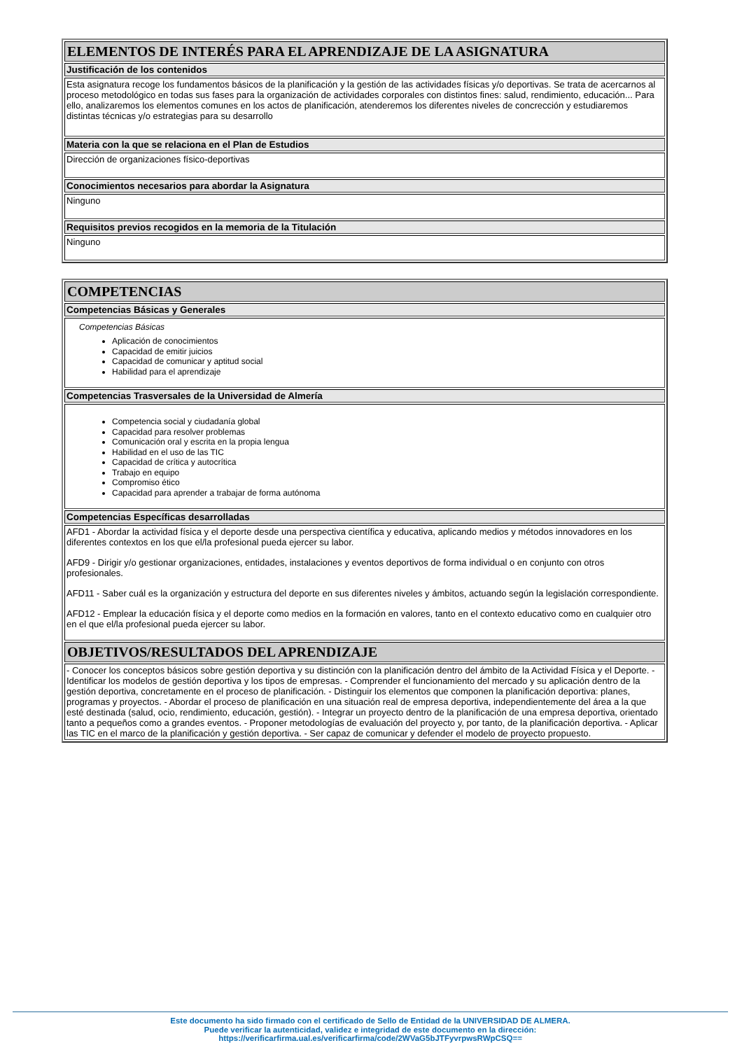| ELEMENTOS DE INTERÉS PARA EL APRENDIZAJE DE LA ASIGNATURA |
| Justificación de los contenidos |
| Esta asignatura recoge los fundamentos básicos de la planificación y la gestión de las actividades físicas y/o deportivas. Se trata de acercarnos al proceso metodológico en todas sus fases para la organización de actividades corporales con distintos fines: salud, rendimiento, educación... Para ello, analizaremos los elementos comunes en los actos de planificación, atenderemos los diferentes niveles de concrección y estudiaremos distintas técnicas y/o estrategias para su desarrollo |
| Materia con la que se relaciona en el Plan de Estudios |
| Dirección de organizaciones físico-deportivas |
| Conocimientos necesarios para abordar la Asignatura |
| Ninguno |
| Requisitos previos recogidos en la memoria de la Titulación |
| Ninguno |
| COMPETENCIAS |
| Competencias Básicas y Generales |
| Competencias Básicas Aplicación de conocimientos Capacidad de emitir juicios Capacidad de comunicar y aptitud social Habilidad para el aprendizaje |
| Competencias Trasversales de la Universidad de Almería |
| Competencia social y ciudadanía global Capacidad para resolver problemas Comunicación oral y escrita en la propia lengua Habilidad en el uso de las TIC Capacidad de crítica y autocrítica Trabajo en equipo Compromiso ético Capacidad para aprender a trabajar de forma autónoma |
| Competencias Específicas desarrolladas |
| AFD1 - Abordar la actividad física y el deporte desde una perspectiva científica y educativa, aplicando medios y métodos innovadores en los diferentes contextos en los que el/la profesional pueda ejercer su labor. AFD9 - Dirigir y/o gestionar organizaciones, entidades, instalaciones y eventos deportivos de forma individual o en conjunto con otros profesionales. AFD11 - Saber cuál es la organización y estructura del deporte en sus diferentes niveles y ámbitos, actuando según la legislación correspondiente. AFD12 - Emplear la educación física y el deporte como medios en la formación en valores, tanto en el contexto educativo como en cualquier otro en el que el/la profesional pueda ejercer su labor. |
| OBJETIVOS/RESULTADOS DEL APRENDIZAJE |
| - Conocer los conceptos básicos sobre gestión deportiva y su distinción con la planificación dentro del ámbito de la Actividad Física y el Deporte. - Identificar los modelos de gestión deportiva y los tipos de empresas. - Comprender el funcionamiento del mercado y su aplicación dentro de la gestión deportiva, concretamente en el proceso de planificación. - Distinguir los elementos que componen la planificación deportiva: planes, programas y proyectos. - Abordar el proceso de planificación en una situación real de empresa deportiva, independientemente del área a la que esté destinada (salud, ocio, rendimiento, educación, gestión). - Integrar un proyecto dentro de la planificación de una empresa deportiva, orientado tanto a pequeños como a grandes eventos. - Proponer metodologías de evaluación del proyecto y, por tanto, de la planificación deportiva. - Aplicar las TIC en el marco de la planificación y gestión deportiva. - Ser capaz de comunicar y defender el modelo de proyecto propuesto. |
Este documento ha sido firmado con el certificado de Sello de Entidad de la UNIVERSIDAD DE ALMERA.
Puede verificar la autenticidad, validez e integridad de este documento en la dirección:
https://verificarfirma.ual.es/verificarfirma/code/2WVaG5bJTFyvrpwsRWpCSQ==